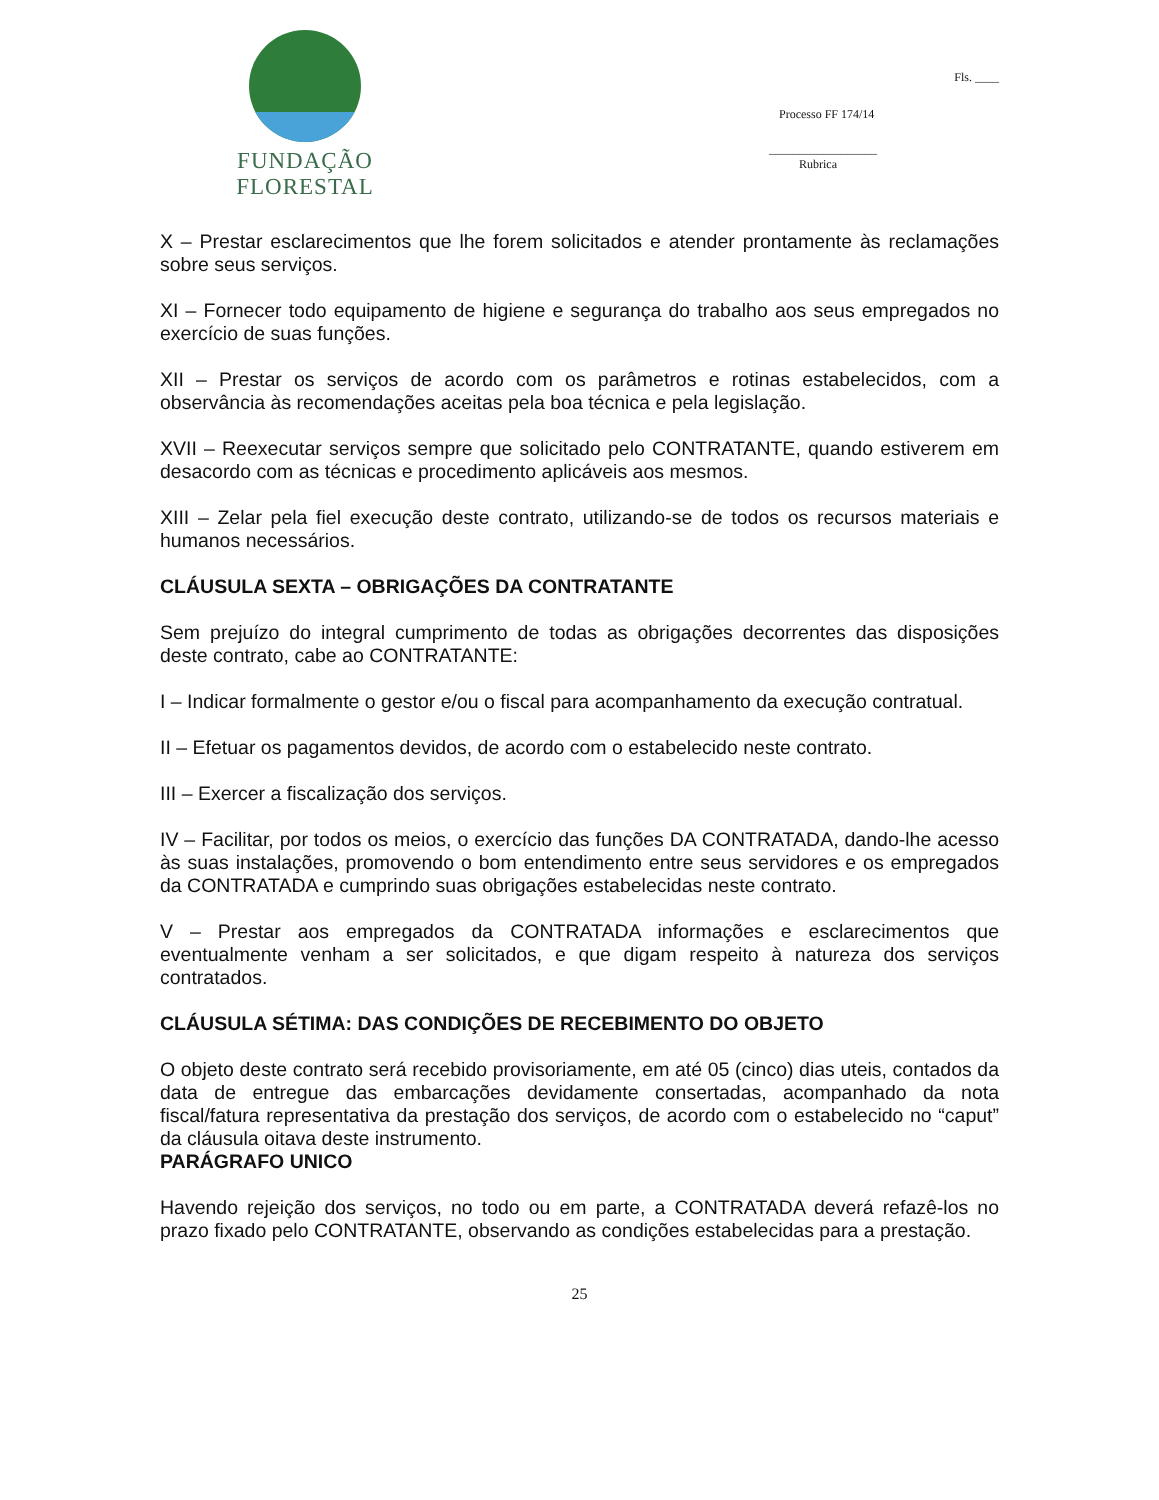FUNDAÇÃO FLORESTAL
Fls. ____
Processo FF 174/14
__________________
Rubrica
X – Prestar esclarecimentos que lhe forem solicitados e atender prontamente às reclamações sobre seus serviços.
XI – Fornecer todo equipamento de higiene e segurança do trabalho aos seus empregados no exercício de suas funções.
XII – Prestar os serviços de acordo com os parâmetros e rotinas estabelecidos, com a observância às recomendações aceitas pela boa técnica e pela legislação.
XVII – Reexecutar serviços sempre que solicitado pelo CONTRATANTE, quando estiverem em desacordo com as técnicas e procedimento aplicáveis aos mesmos.
XIII – Zelar pela fiel execução deste contrato, utilizando-se de todos os recursos materiais e humanos necessários.
CLÁUSULA SEXTA – OBRIGAÇÕES DA CONTRATANTE
Sem prejuízo do integral cumprimento de todas as obrigações decorrentes das disposições deste contrato, cabe ao CONTRATANTE:
I – Indicar formalmente o gestor e/ou o fiscal para acompanhamento da execução contratual.
II – Efetuar os pagamentos devidos, de acordo com o estabelecido neste contrato.
III – Exercer a fiscalização dos serviços.
IV – Facilitar, por todos os meios, o exercício das funções DA CONTRATADA, dando-lhe acesso às suas instalações, promovendo o bom entendimento entre seus servidores e os empregados da CONTRATADA e cumprindo suas obrigações estabelecidas neste contrato.
V – Prestar aos empregados da CONTRATADA informações e esclarecimentos que eventualmente venham a ser solicitados, e que digam respeito à natureza dos serviços contratados.
CLÁUSULA SÉTIMA: DAS CONDIÇÕES DE RECEBIMENTO DO OBJETO
O objeto deste contrato será recebido provisoriamente, em até 05 (cinco) dias uteis, contados da data de entregue das embarcações devidamente consertadas, acompanhado da nota fiscal/fatura representativa da prestação dos serviços, de acordo com o estabelecido no “caput” da cláusula oitava deste instrumento.
PARÁGRAFO UNICO
Havendo rejeição dos serviços, no todo ou em parte, a CONTRATADA deverá refazê-los no prazo fixado pelo CONTRATANTE, observando as condições estabelecidas para a prestação.
25